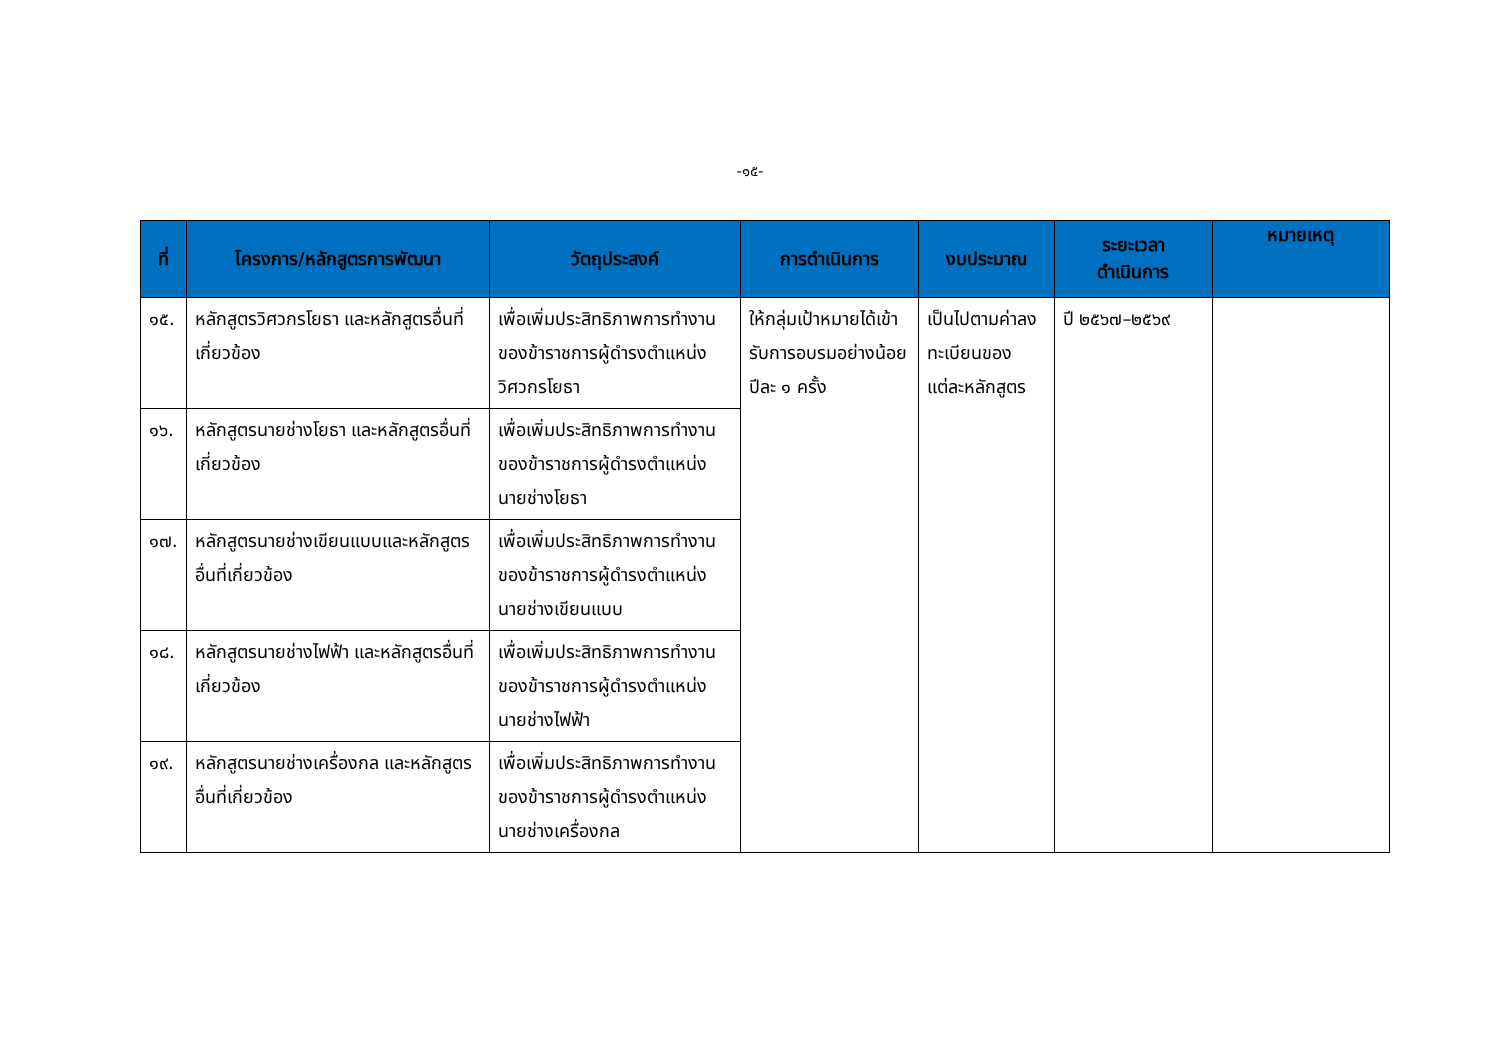-๑๕-
| ที่ | โครงการ/หลักสูตรการพัฒนา | วัตถุประสงค์ | การดำเนินการ | งบประมาณ | ระยะเวลา ดำเนินการ | หมายเหตุ |
| --- | --- | --- | --- | --- | --- | --- |
| ๑๕. | หลักสูตรวิศวกรโยธา และหลักสูตรอื่นที่เกี่ยวข้อง | เพื่อเพิ่มประสิทธิภาพการทำงานของข้าราชการผู้ดำรงตำแหน่งวิศวกรโยธา | ให้กลุ่มเป้าหมายได้เข้ารับการอบรมอย่างน้อยปีละ ๑ ครั้ง | เป็นไปตามค่าลงทะเบียนของแต่ละหลักสูตร | ปี ๒๕๖๗–๒๕๖๙ | |
| ๑๖. | หลักสูตรนายช่างโยธา และหลักสูตรอื่นที่เกี่ยวข้อง | เพื่อเพิ่มประสิทธิภาพการทำงานของข้าราชการผู้ดำรงตำแหน่งนายช่างโยธา | | | | |
| ๑๗. | หลักสูตรนายช่างเขียนแบบและหลักสูตร อื่นที่เกี่ยวข้อง | เพื่อเพิ่มประสิทธิภาพการทำงานของข้าราชการผู้ดำรงตำแหน่งนายช่างเขียนแบบ | | | | |
| ๑๘. | หลักสูตรนายช่างไฟฟ้า และหลักสูตรอื่นที่เกี่ยวข้อง | เพื่อเพิ่มประสิทธิภาพการทำงานของข้าราชการผู้ดำรงตำแหน่งนายช่างไฟฟ้า | | | | |
| ๑๙. | หลักสูตรนายช่างเครื่องกล และหลักสูตรอื่นที่เกี่ยวข้อง | เพื่อเพิ่มประสิทธิภาพการทำงานของข้าราชการผู้ดำรงตำแหน่งนายช่างเครื่องกล | | | | |